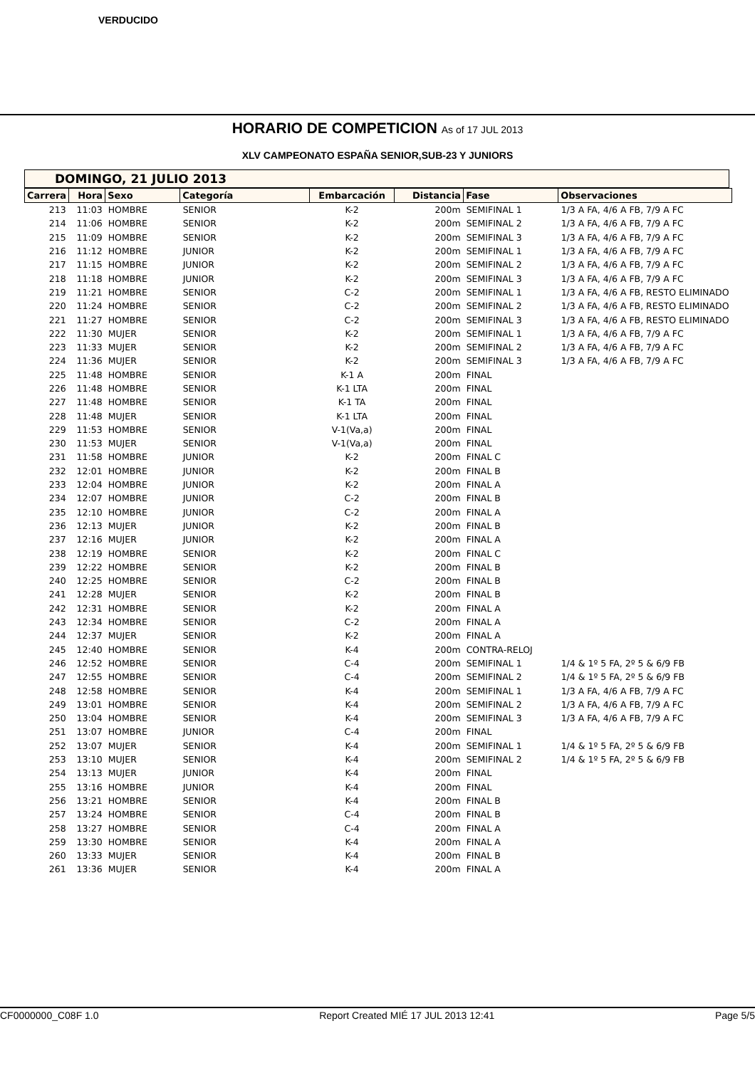VERDUCIDO
HORARIO DE COMPETICION As of 17 JUL 2013
XLV CAMPEONATO ESPAÑA SENIOR,SUB-23 Y JUNIORS
DOMINGO, 21 JULIO 2013
| Carrera | Hora | Sexo | Categoría | Embarcación | Distancia | Fase | Observaciones |
| --- | --- | --- | --- | --- | --- | --- | --- |
| 213 | 11:03 | HOMBRE | SENIOR | K-2 | 200m | SEMIFINAL 1 | 1/3 A FA, 4/6 A FB, 7/9 A FC |
| 214 | 11:06 | HOMBRE | SENIOR | K-2 | 200m | SEMIFINAL 2 | 1/3 A FA, 4/6 A FB, 7/9 A FC |
| 215 | 11:09 | HOMBRE | SENIOR | K-2 | 200m | SEMIFINAL 3 | 1/3 A FA, 4/6 A FB, 7/9 A FC |
| 216 | 11:12 | HOMBRE | JUNIOR | K-2 | 200m | SEMIFINAL 1 | 1/3 A FA, 4/6 A FB, 7/9 A FC |
| 217 | 11:15 | HOMBRE | JUNIOR | K-2 | 200m | SEMIFINAL 2 | 1/3 A FA, 4/6 A FB, 7/9 A FC |
| 218 | 11:18 | HOMBRE | JUNIOR | K-2 | 200m | SEMIFINAL 3 | 1/3 A FA, 4/6 A FB, 7/9 A FC |
| 219 | 11:21 | HOMBRE | SENIOR | C-2 | 200m | SEMIFINAL 1 | 1/3 A FA, 4/6 A FB, RESTO ELIMINADO |
| 220 | 11:24 | HOMBRE | SENIOR | C-2 | 200m | SEMIFINAL 2 | 1/3 A FA, 4/6 A FB, RESTO ELIMINADO |
| 221 | 11:27 | HOMBRE | SENIOR | C-2 | 200m | SEMIFINAL 3 | 1/3 A FA, 4/6 A FB, RESTO ELIMINADO |
| 222 | 11:30 | MUJER | SENIOR | K-2 | 200m | SEMIFINAL 1 | 1/3 A FA, 4/6 A FB, 7/9 A FC |
| 223 | 11:33 | MUJER | SENIOR | K-2 | 200m | SEMIFINAL 2 | 1/3 A FA, 4/6 A FB, 7/9 A FC |
| 224 | 11:36 | MUJER | SENIOR | K-2 | 200m | SEMIFINAL 3 | 1/3 A FA, 4/6 A FB, 7/9 A FC |
| 225 | 11:48 | HOMBRE | SENIOR | K-1 A | 200m | FINAL | |
| 226 | 11:48 | HOMBRE | SENIOR | K-1 LTA | 200m | FINAL | |
| 227 | 11:48 | HOMBRE | SENIOR | K-1 TA | 200m | FINAL | |
| 228 | 11:48 | MUJER | SENIOR | K-1 LTA | 200m | FINAL | |
| 229 | 11:53 | HOMBRE | SENIOR | V-1(Va,a) | 200m | FINAL | |
| 230 | 11:53 | MUJER | SENIOR | V-1(Va,a) | 200m | FINAL | |
| 231 | 11:58 | HOMBRE | JUNIOR | K-2 | 200m | FINAL C | |
| 232 | 12:01 | HOMBRE | JUNIOR | K-2 | 200m | FINAL B | |
| 233 | 12:04 | HOMBRE | JUNIOR | K-2 | 200m | FINAL A | |
| 234 | 12:07 | HOMBRE | JUNIOR | C-2 | 200m | FINAL B | |
| 235 | 12:10 | HOMBRE | JUNIOR | C-2 | 200m | FINAL A | |
| 236 | 12:13 | MUJER | JUNIOR | K-2 | 200m | FINAL B | |
| 237 | 12:16 | MUJER | JUNIOR | K-2 | 200m | FINAL A | |
| 238 | 12:19 | HOMBRE | SENIOR | K-2 | 200m | FINAL C | |
| 239 | 12:22 | HOMBRE | SENIOR | K-2 | 200m | FINAL B | |
| 240 | 12:25 | HOMBRE | SENIOR | C-2 | 200m | FINAL B | |
| 241 | 12:28 | MUJER | SENIOR | K-2 | 200m | FINAL B | |
| 242 | 12:31 | HOMBRE | SENIOR | K-2 | 200m | FINAL A | |
| 243 | 12:34 | HOMBRE | SENIOR | C-2 | 200m | FINAL A | |
| 244 | 12:37 | MUJER | SENIOR | K-2 | 200m | FINAL A | |
| 245 | 12:40 | HOMBRE | SENIOR | K-4 | 200m | CONTRA-RELOJ | |
| 246 | 12:52 | HOMBRE | SENIOR | C-4 | 200m | SEMIFINAL 1 | 1/4 & 1º 5 FA, 2º 5 & 6/9 FB |
| 247 | 12:55 | HOMBRE | SENIOR | C-4 | 200m | SEMIFINAL 2 | 1/4 & 1º 5 FA, 2º 5 & 6/9 FB |
| 248 | 12:58 | HOMBRE | SENIOR | K-4 | 200m | SEMIFINAL 1 | 1/3 A FA, 4/6 A FB, 7/9 A FC |
| 249 | 13:01 | HOMBRE | SENIOR | K-4 | 200m | SEMIFINAL 2 | 1/3 A FA, 4/6 A FB, 7/9 A FC |
| 250 | 13:04 | HOMBRE | SENIOR | K-4 | 200m | SEMIFINAL 3 | 1/3 A FA, 4/6 A FB, 7/9 A FC |
| 251 | 13:07 | HOMBRE | JUNIOR | C-4 | 200m | FINAL | |
| 252 | 13:07 | MUJER | SENIOR | K-4 | 200m | SEMIFINAL 1 | 1/4 & 1º 5 FA, 2º 5 & 6/9 FB |
| 253 | 13:10 | MUJER | SENIOR | K-4 | 200m | SEMIFINAL 2 | 1/4 & 1º 5 FA, 2º 5 & 6/9 FB |
| 254 | 13:13 | MUJER | JUNIOR | K-4 | 200m | FINAL | |
| 255 | 13:16 | HOMBRE | JUNIOR | K-4 | 200m | FINAL | |
| 256 | 13:21 | HOMBRE | SENIOR | K-4 | 200m | FINAL B | |
| 257 | 13:24 | HOMBRE | SENIOR | C-4 | 200m | FINAL B | |
| 258 | 13:27 | HOMBRE | SENIOR | C-4 | 200m | FINAL A | |
| 259 | 13:30 | HOMBRE | SENIOR | K-4 | 200m | FINAL A | |
| 260 | 13:33 | MUJER | SENIOR | K-4 | 200m | FINAL B | |
| 261 | 13:36 | MUJER | SENIOR | K-4 | 200m | FINAL A | |
CF0000000_C08F 1.0 Report Created MIÉ 17 JUL 2013 12:41 Page 5/5